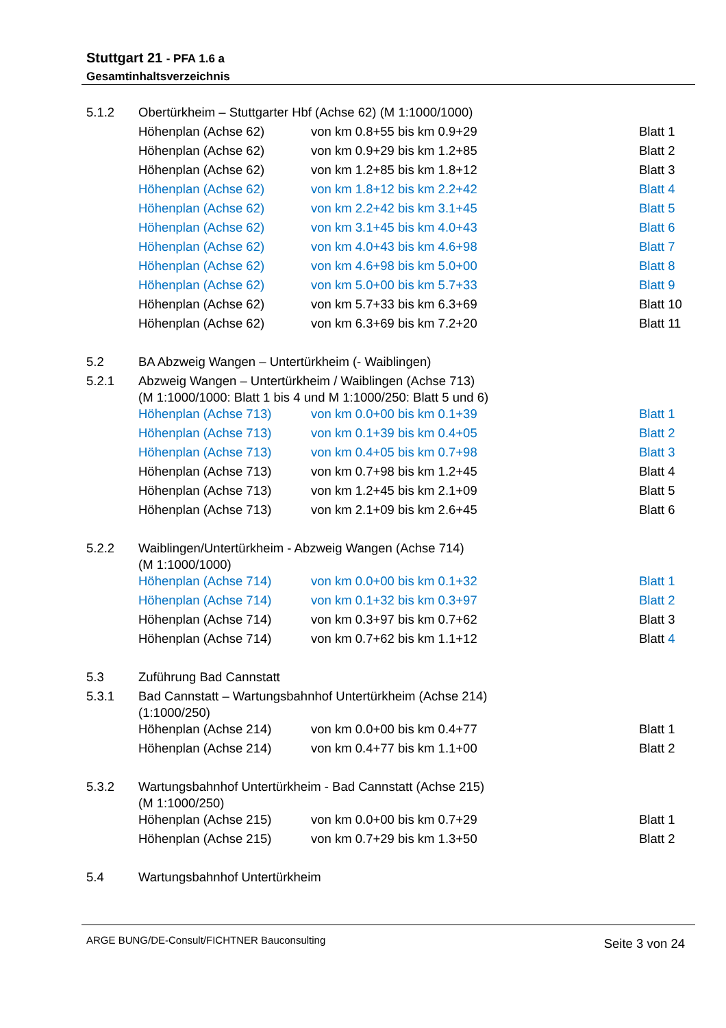Stuttgart 21 - PFA 1.6 a
Gesamtinhaltsverzeichnis
| 5.1.2 | Obertürkheim – Stuttgarter Hbf (Achse 62) (M 1:1000/1000) | | |
| | Höhenplan (Achse 62) | von km 0.8+55 bis km 0.9+29 | Blatt 1 |
| | Höhenplan (Achse 62) | von km 0.9+29 bis km 1.2+85 | Blatt 2 |
| | Höhenplan (Achse 62) | von km 1.2+85 bis km 1.8+12 | Blatt 3 |
| | Höhenplan (Achse 62) | von km 1.8+12 bis km 2.2+42 | Blatt 4 |
| | Höhenplan (Achse 62) | von km 2.2+42 bis km 3.1+45 | Blatt 5 |
| | Höhenplan (Achse 62) | von km 3.1+45 bis km 4.0+43 | Blatt 6 |
| | Höhenplan (Achse 62) | von km 4.0+43 bis km 4.6+98 | Blatt 7 |
| | Höhenplan (Achse 62) | von km 4.6+98 bis km 5.0+00 | Blatt 8 |
| | Höhenplan (Achse 62) | von km 5.0+00 bis km 5.7+33 | Blatt 9 |
| | Höhenplan (Achse 62) | von km 5.7+33 bis km 6.3+69 | Blatt 10 |
| | Höhenplan (Achse 62) | von km 6.3+69 bis km 7.2+20 | Blatt 11 |
| 5.2 | BA Abzweig Wangen – Untertürkheim (- Waiblingen) | | |
| 5.2.1 | Abzweig Wangen – Untertürkheim / Waiblingen (Achse 713) (M 1:1000/1000: Blatt 1 bis 4 und M 1:1000/250: Blatt 5 und 6) | | |
| | Höhenplan (Achse 713) | von km 0.0+00 bis km 0.1+39 | Blatt 1 |
| | Höhenplan (Achse 713) | von km 0.1+39 bis km 0.4+05 | Blatt 2 |
| | Höhenplan (Achse 713) | von km 0.4+05 bis km 0.7+98 | Blatt 3 |
| | Höhenplan (Achse 713) | von km 0.7+98 bis km 1.2+45 | Blatt 4 |
| | Höhenplan (Achse 713) | von km 1.2+45 bis km 2.1+09 | Blatt 5 |
| | Höhenplan (Achse 713) | von km 2.1+09 bis km 2.6+45 | Blatt 6 |
| 5.2.2 | Waiblingen/Untertürkheim - Abzweig Wangen (Achse 714) (M 1:1000/1000) | | |
| | Höhenplan (Achse 714) | von km 0.0+00 bis km 0.1+32 | Blatt 1 |
| | Höhenplan (Achse 714) | von km 0.1+32 bis km 0.3+97 | Blatt 2 |
| | Höhenplan (Achse 714) | von km 0.3+97 bis km 0.7+62 | Blatt 3 |
| | Höhenplan (Achse 714) | von km 0.7+62 bis km 1.1+12 | Blatt 4 |
| 5.3 | Zuführung Bad Cannstatt | | |
| 5.3.1 | Bad Cannstatt – Wartungsbahnhof Untertürkheim (Achse 214) (1:1000/250) | | |
| | Höhenplan (Achse 214) | von km 0.0+00 bis km 0.4+77 | Blatt 1 |
| | Höhenplan (Achse 214) | von km 0.4+77 bis km 1.1+00 | Blatt 2 |
| 5.3.2 | Wartungsbahnhof Untertürkheim - Bad Cannstatt (Achse 215) (M 1:1000/250) | | |
| | Höhenplan (Achse 215) | von km 0.0+00 bis km 0.7+29 | Blatt 1 |
| | Höhenplan (Achse 215) | von km 0.7+29 bis km 1.3+50 | Blatt 2 |
| 5.4 | Wartungsbahnhof Untertürkheim | | |
ARGE BUNG/DE-Consult/FICHTNER Bauconsulting Seite 3 von 24